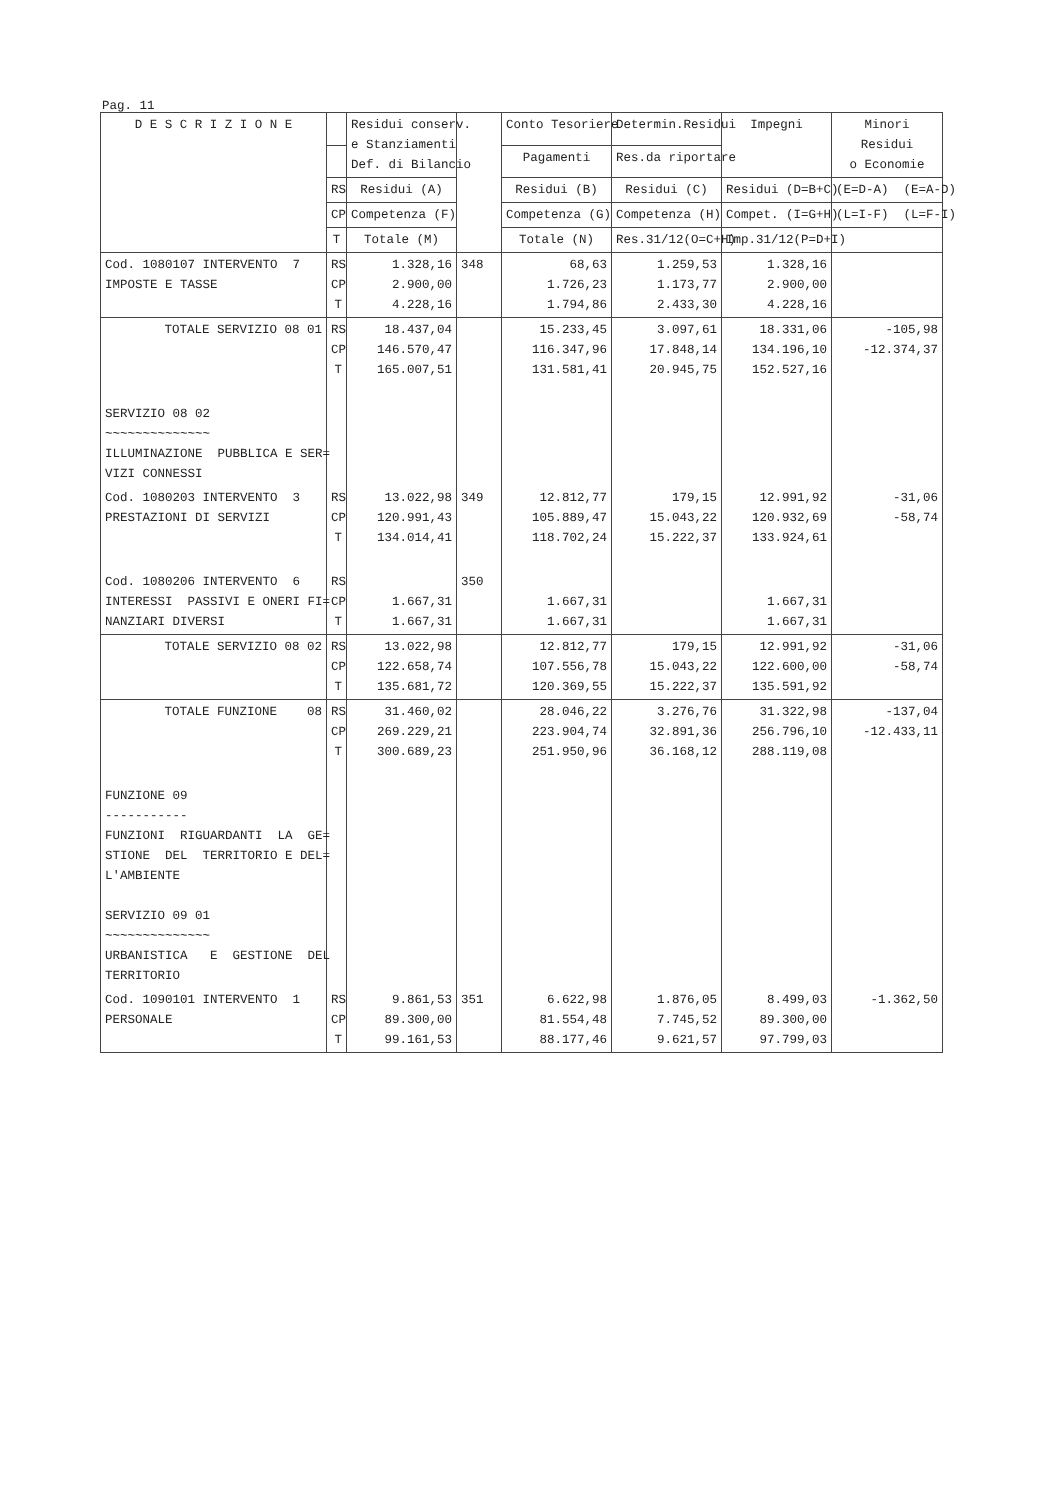Pag. 11
| D E S C R I Z I O N E | | Residui conserv. e Stanziamenti Def. di Bilancio | | Conto Tesoriere | Determin.Residui | Impegni | Minori Residui o Economie |
| --- | --- | --- | --- | --- | --- | --- | --- |
| | | | | Pagamenti | Res.da riportare | | |
| | RS | Residui (A) | | Residui (B) | Residui (C) | Residui (D=B+C) | (E=D-A) (E=A-D) |
| | CP | Competenza (F) | | Competenza (G) | Competenza (H) | Compet. (I=G+H) | (L=I-F) (L=F-I) |
| | T | Totale (M) | | Totale (N) | Res.31/12(O=C+H) | Imp.31/12(P=D+I) | |
| Cod. 1080107 INTERVENTO 7 IMPOSTE E TASSE | RS CP T | 1.328,16 2.900,00 4.228,16 | 348 | 68,63 1.726,23 1.794,86 | 1.259,53 1.173,77 2.433,30 | 1.328,16 2.900,00 4.228,16 | |
| TOTALE SERVIZIO 08 01 | RS CP T | 18.437,04 146.570,47 165.007,51 | | 15.233,45 116.347,96 131.581,41 | 3.097,61 17.848,14 20.945,75 | 18.331,06 134.196,10 152.527,16 | -105,98 -12.374,37 |
| SERVIZIO 08 02 ~~~~~~~~~~~~~~ ILLUMINAZIONE PUBBLICA E SER= VIZI CONNESSI | | | | | | | |
| Cod. 1080203 INTERVENTO 3 PRESTAZIONI DI SERVIZI | RS CP T | 13.022,98 120.991,43 134.014,41 | 349 | 12.812,77 105.889,47 118.702,24 | 179,15 15.043,22 15.222,37 | 12.991,92 120.932,69 133.924,61 | -31,06 -58,74 |
| Cod. 1080206 INTERVENTO 6 INTERESSI PASSIVI E ONERI FI= NANZIARI DIVERSI | RS CP T | 1.667,31 1.667,31 | 350 | 1.667,31 1.667,31 | | 1.667,31 1.667,31 | |
| TOTALE SERVIZIO 08 02 | RS CP T | 13.022,98 122.658,74 135.681,72 | | 12.812,77 107.556,78 120.369,55 | 179,15 15.043,22 15.222,37 | 12.991,92 122.600,00 135.591,92 | -31,06 -58,74 |
| TOTALE FUNZIONE 08 | RS CP T | 31.460,02 269.229,21 300.689,23 | | 28.046,22 223.904,74 251.950,96 | 3.276,76 32.891,36 36.168,12 | 31.322,98 256.796,10 288.119,08 | -137,04 -12.433,11 |
| FUNZIONE 09 ----------- FUNZIONI RIGUARDANTI LA GE= STIONE DEL TERRITORIO E DEL= L'AMBIENTE SERVIZIO 09 01 ~~~~~~~~~~~~~~ URBANISTICA E GESTIONE DEL TERRITORIO | | | | | | | |
| Cod. 1090101 INTERVENTO 1 PERSONALE | RS CP T | 9.861,53 89.300,00 99.161,53 | 351 | 6.622,98 81.554,48 88.177,46 | 1.876,05 7.745,52 9.621,57 | 8.499,03 89.300,00 97.799,03 | -1.362,50 |